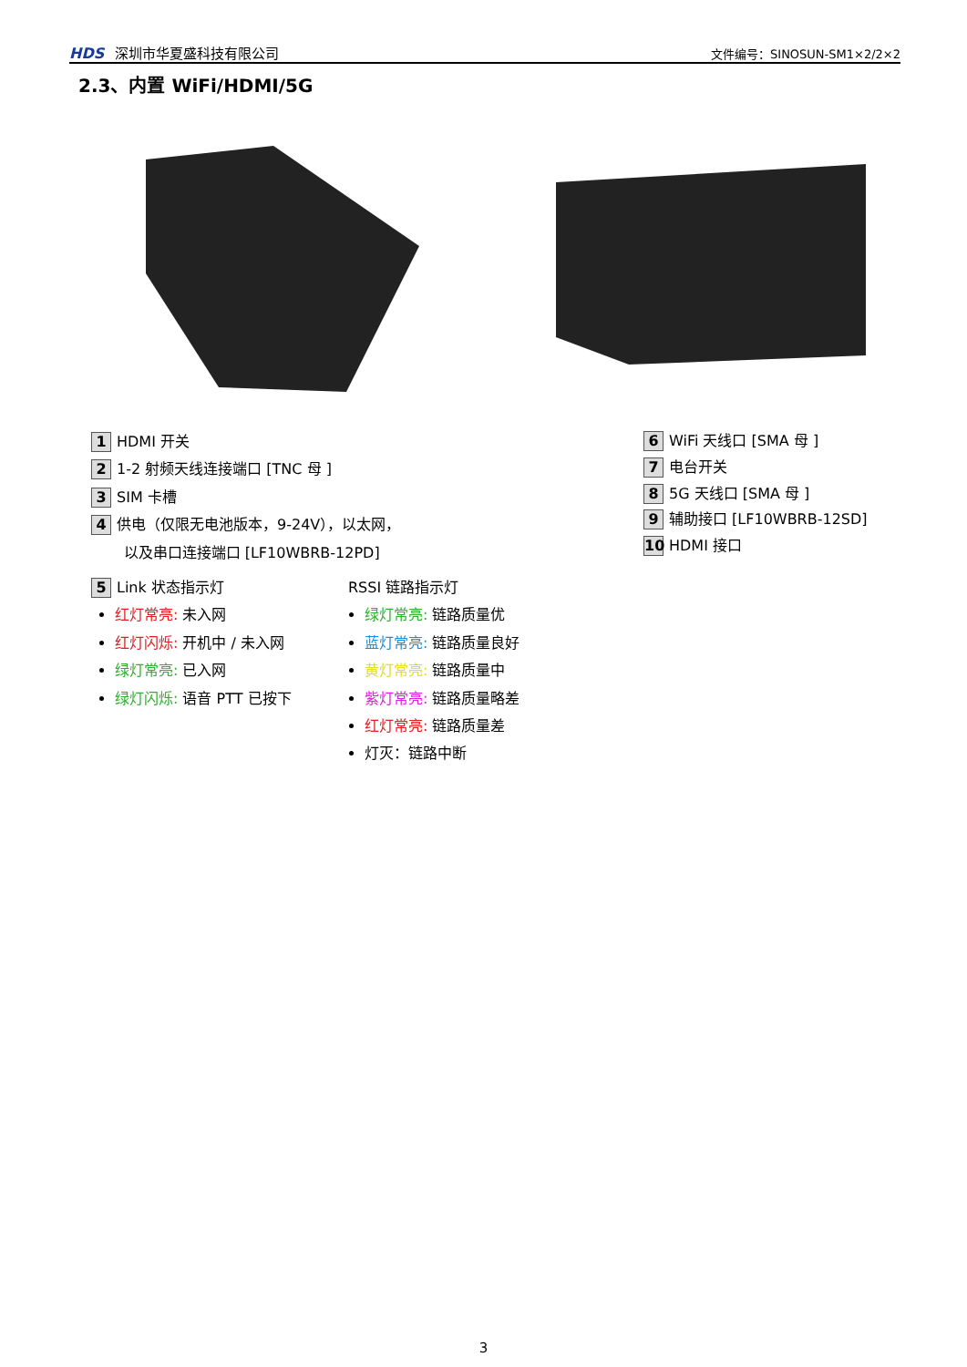HDS 深圳市华夏盛科技有限公司
文件编号：SINOSUN-SM1×2/2×2
2.3、内置 WiFi/HDMI/5G
1 HDMI 开关
2 1-2 射频天线连接端口 [TNC 母 ]
3 SIM 卡槽
4 供电（仅限无电池版本，9-24V），以太网，
以及串口连接端口 [LF10WBRB-12PD]
5 Link 状态指示灯
红灯常亮: 未入网
红灯闪烁: 开机中 / 未入网
绿灯常亮: 已入网
绿灯闪烁: 语音 PTT 已按下
RSSI 链路指示灯
绿灯常亮: 链路质量优
蓝灯常亮: 链路质量良好
黄灯常亮: 链路质量中
紫灯常亮: 链路质量略差
红灯常亮: 链路质量差
灯灭：链路中断
6 WiFi 天线口 [SMA 母 ]
7 电台开关
8 5G 天线口 [SMA 母 ]
9 辅助接口 [LF10WBRB-12SD]
10 HDMI 接口
3